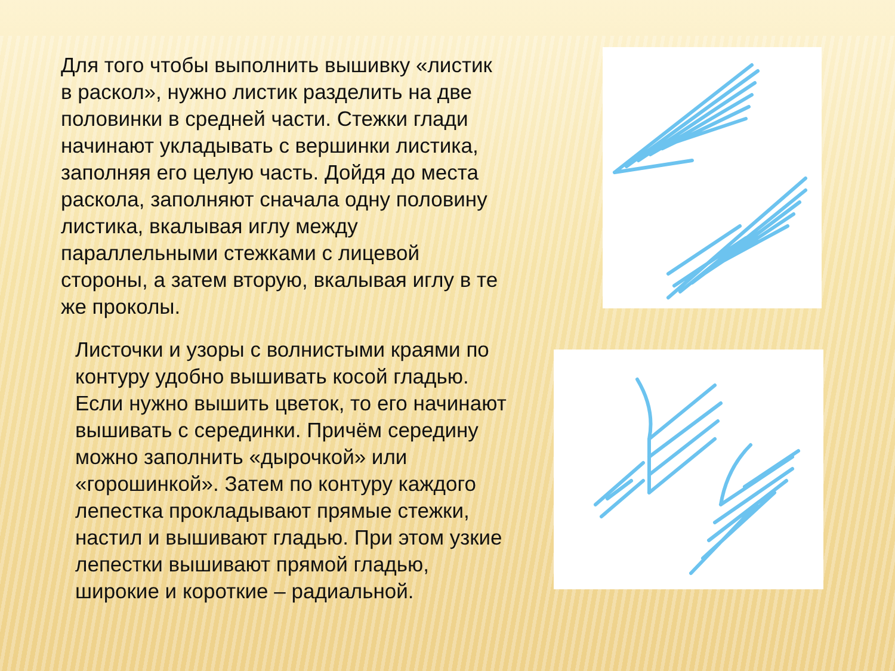Для того чтобы выполнить вышивку «листик в раскол», нужно листик разделить на две половинки в средней части. Стежки глади начинают укладывать с вершинки листика, заполняя его целую часть. Дойдя до места раскола, заполняют сначала одну половину листика, вкалывая иглу между параллельными стежками с лицевой стороны, а затем вторую, вкалывая иглу в те же проколы.
Листочки и узоры с волнистыми краями по контуру удобно вышивать косой гладью. Если нужно вышить цветок, то его начинают вышивать с серединки. Причём середину можно заполнить «дырочкой» или «горошинкой». Затем по контуру каждого лепестка прокладывают прямые стежки, настил и вышивают гладью. При этом узкие лепестки вышивают прямой гладью, широкие и короткие – радиальной.